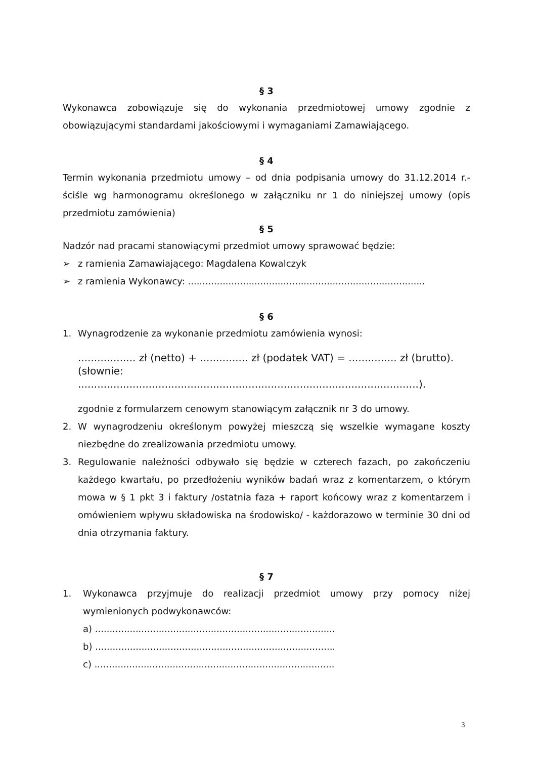§ 3
Wykonawca zobowiązuje się do wykonania przedmiotowej umowy zgodnie z obowiązującymi standardami jakościowymi i wymaganiami Zamawiającego.
§ 4
Termin wykonania przedmiotu umowy – od dnia podpisania umowy do 31.12.2014 r.- ściśle wg harmonogramu określonego w załączniku nr 1 do niniejszej umowy (opis przedmiotu zamówienia)
§ 5
Nadzór nad pracami stanowiącymi przedmiot umowy sprawować będzie:
➢ z ramienia Zamawiającego: Magdalena Kowalczyk
➢ z ramienia Wykonawcy: ..................................................................................
§ 6
1. Wynagrodzenie za wykonanie przedmiotu zamówienia wynosi:
.................. zł (netto) + ............... zł (podatek VAT) = ............... zł (brutto).
(słownie: ..........................................................................................................).
zgodnie z formularzem cenowym stanowiącym załącznik nr 3 do umowy.
2. W wynagrodzeniu określonym powyżej mieszczą się wszelkie wymagane koszty niezbędne do zrealizowania przedmiotu umowy.
3. Regulowanie należności odbywało się będzie w czterech fazach, po zakończeniu każdego kwartału, po przedłożeniu wyników badań wraz z komentarzem, o którym mowa w § 1 pkt 3 i faktury /ostatnia faza + raport końcowy wraz z komentarzem i omówieniem wpływu składowiska na środowisko/ - każdorazowo w terminie 30 dni od dnia otrzymania faktury.
§ 7
1. Wykonawca przyjmuje do realizacji przedmiot umowy przy pomocy niżej wymienionych podwykonawców:
a) ...................................................................................
b) ...................................................................................
c) ...................................................................................
3